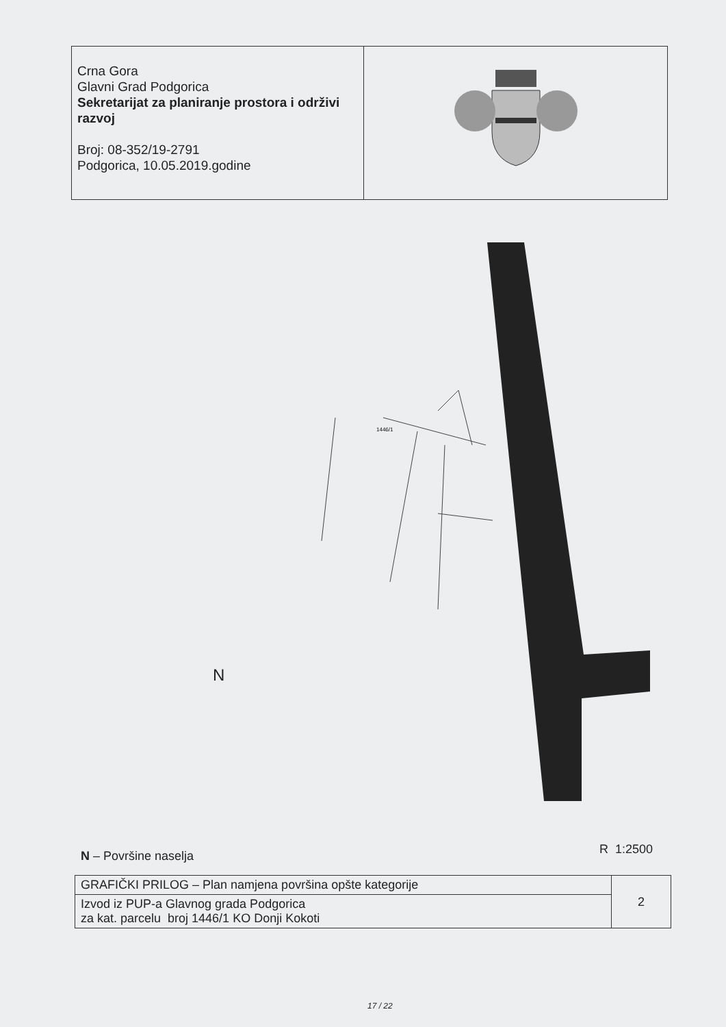| Crna Gora Glavni Grad Podgorica Sekretarijat za planiranje prostora i održivi razvoj Broj: 08-352/19-2791 Podgorica, 10.05.2019.godine | |
1446/1
N
N – Površine naselja R 1:2500
| GRAFIČKI PRILOG – Plan namjena površina opšte kategorije | 2 |
| Izvod iz PUP-a Glavnog grada Podgorica za kat. parcelu broj 1446/1 KO Donji Kokoti | |
17 / 22